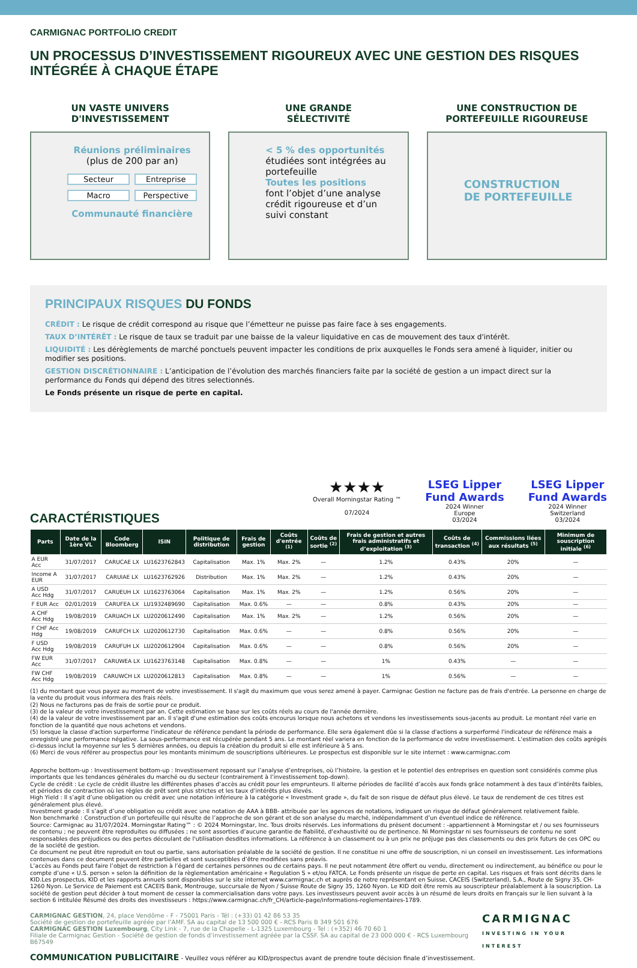CARMIGNAC PORTFOLIO CREDIT
UN PROCESSUS D’INVESTISSEMENT RIGOUREUX AVEC UNE GESTION DES RISQUES
INTÉGRÉE À CHAQUE ÉTAPE
UN VASTE UNIVERS
D'INVESTISSEMENT
Réunions préliminaires
(plus de 200 par an)
Secteur Entreprise Macro Perspective
Communauté financière
UNE GRANDE
SÉLECTIVITÉ
< 5 % des opportunités
étudiées sont intégrées au portefeuille
Toutes les positions
font l’objet d’une analyse crédit rigoureuse et d’un suivi constant
UNE CONSTRUCTION DE
PORTEFEUILLE RIGOUREUSE
CONSTRUCTION
DE PORTEFEUILLE
PRINCIPAUX RISQUES DU FONDS
CRÉDIT : Le risque de crédit correspond au risque que l’émetteur ne puisse pas faire face à ses engagements.
TAUX D’INTÉRÊT : Le risque de taux se traduit par une baisse de la valeur liquidative en cas de mouvement des taux d'intérêt.
LIQUIDITÉ : Les dérèglements de marché ponctuels peuvent impacter les conditions de prix auxquelles le Fonds sera amené à liquider, initier ou modifier ses positions.
GESTION DISCRÉTIONNAIRE : L’anticipation de l’évolution des marchés financiers faite par la société de gestion a un impact direct sur la performance du Fonds qui dépend des titres selectionnés.
Le Fonds présente un risque de perte en capital.
★★★★
Overall Morningstar Rating ™
07/2024
LSEG Lipper
Fund Awards
2024 Winner
Europe
03/2024
LSEG Lipper
Fund Awards
2024 Winner
Switzerland
03/2024
CARACTÉRISTIQUES
| Parts | Date de la 1ère VL | Code Bloomberg | ISIN | Politique de distribution | Frais de gestion | Coûts d'entrée <sup>(1)</sup> | Coûts de sortie <sup>(2)</sup> | Frais de gestion et autres frais administratifs et d’exploitation <sup>(3)</sup> | Coûts de transaction <sup>(4)</sup> | Commissions liées aux résultats <sup>(5)</sup> | Minimum de souscription initiale <sup>(6)</sup> |
| --- | --- | --- | --- | --- | --- | --- | --- | --- | --- | --- | --- |
| A EUR Acc | 31/07/2017 | CARUCAE LX | LU1623762843 | Capitalisation | Max. 1% | Max. 2% | — | 1.2% | 0.43% | 20% | — |
| Income A EUR | 31/07/2017 | CARUIAE LX | LU1623762926 | Distribution | Max. 1% | Max. 2% | — | 1.2% | 0.43% | 20% | — |
| A USD Acc Hdg | 31/07/2017 | CARUEUH LX | LU1623763064 | Capitalisation | Max. 1% | Max. 2% | — | 1.2% | 0.56% | 20% | — |
| F EUR Acc | 02/01/2019 | CARUFEA LX | LU1932489690 | Capitalisation | Max. 0.6% | — | — | 0.8% | 0.43% | 20% | — |
| A CHF Acc Hdg | 19/08/2019 | CARUACH LX | LU2020612490 | Capitalisation | Max. 1% | Max. 2% | — | 1.2% | 0.56% | 20% | — |
| F CHF Acc Hdg | 19/08/2019 | CARUFCH LX | LU2020612730 | Capitalisation | Max. 0.6% | — | — | 0.8% | 0.56% | 20% | — |
| F USD Acc Hdg | 19/08/2019 | CARUFUH LX | LU2020612904 | Capitalisation | Max. 0.6% | — | — | 0.8% | 0.56% | 20% | — |
| FW EUR Acc | 31/07/2017 | CARUWEA LX | LU1623763148 | Capitalisation | Max. 0.8% | — | — | 1% | 0.43% | — | — |
| FW CHF Acc Hdg | 19/08/2019 | CARUWCH LX | LU2020612813 | Capitalisation | Max. 0.8% | — | — | 1% | 0.56% | — | — |
(1) du montant que vous payez au moment de votre investissement. Il s'agit du maximum que vous serez amené à payer. Carmignac Gestion ne facture pas de frais d'entrée. La personne en charge de la vente du produit vous informera des frais réels.
(2) Nous ne facturons pas de frais de sortie pour ce produit.
(3) de la valeur de votre investissement par an. Cette estimation se base sur les coûts réels au cours de l'année dernière.
(4) de la valeur de votre investissement par an. Il s'agit d'une estimation des coûts encourus lorsque nous achetons et vendons les investissements sous-jacents au produit. Le montant réel varie en fonction de la quantité que nous achetons et vendons.
(5) lorsque la classe d'action surperforme l'indicateur de référence pendant la période de performance. Elle sera également dûe si la classe d'actions a surperformé l'indicateur de référence mais a enregistré une performance négative. La sous-performance est récupérée pendant 5 ans. Le montant réel variera en fonction de la performance de votre investissement. L'estimation des coûts agrégés ci-dessus inclut la moyenne sur les 5 dernières années, ou depuis la création du produit si elle est inférieure à 5 ans.
(6) Merci de vous référer au prospectus pour les montants minimum de souscriptions ultérieures. Le prospectus est disponible sur le site internet : www.carmignac.com
Approche bottom-up : Investissement bottom-up : Investissement reposant sur l’analyse d’entreprises, où l’histoire, la gestion et le potentiel des entreprises en question sont considérés comme plus importants que les tendances générales du marché ou du secteur (contrairement à l’investissement top-down).
Cycle de crédit : Le cycle de crédit illustre les différentes phases d’accès au crédit pour les emprunteurs. Il alterne périodes de facilité d’accès aux fonds grâce notamment à des taux d’intérêts faibles, et périodes de contraction où les règles de prêt sont plus strictes et les taux d’intérêts plus élevés.
High Yield : Il s’agit d’une obligation ou crédit avec une notation inférieure à la catégorie « Investment grade », du fait de son risque de défaut plus élevé. Le taux de rendement de ces titres est généralement plus élevé.
Investment grade : Il s’agit d’une obligation ou crédit avec une notation de AAA à BBB- attribuée par les agences de notations, indiquant un risque de défaut généralement relativement faible.
Non benchmarké : Construction d’un portefeuille qui résulte de l’approche de son gérant et de son analyse du marché, indépendamment d’un éventuel indice de référence.
Source: Carmignac au 31/07/2024. Morningstar Rating™ : © 2024 Morningstar, Inc. Tous droits réservés. Les informations du présent document : -appartiennent à Morningstar et / ou ses fournisseurs de contenu ; ne peuvent être reproduites ou diffusées ; ne sont assorties d’aucune garantie de fiabilité, d'exhaustivité ou de pertinence. Ni Morningstar ni ses fournisseurs de contenu ne sont responsables des préjudices ou des pertes découlant de l'utilisation desdites informations. La référence à un classement ou à un prix ne préjuge pas des classements ou des prix futurs de ces OPC ou de la société de gestion.
Ce document ne peut être reproduit en tout ou partie, sans autorisation préalable de la société de gestion. Il ne constitue ni une offre de souscription, ni un conseil en investissement. Les informations contenues dans ce document peuvent être partielles et sont susceptibles d’être modifiées sans préavis.
L’accès au Fonds peut faire l’objet de restriction à l’égard de certaines personnes ou de certains pays. Il ne peut notamment être offert ou vendu, directement ou indirectement, au bénéfice ou pour le compte d’une « U.S. person » selon la définition de la règlementation américaine « Regulation S » et/ou FATCA. Le Fonds présente un risque de perte en capital. Les risques et frais sont décrits dans le KID.Les prospectus, KID et les rapports annuels sont disponibles sur le site internet www.carmignac.ch et auprès de notre représentant en Suisse, CACEIS (Switzerland), S.A., Route de Signy 35, CH-1260 Nyon. Le Service de Paiement est CACEIS Bank, Montrouge, succursale de Nyon / Suisse Route de Signy 35, 1260 Nyon. Le KID doit être remis au souscripteur préalablement à la souscription. La société de gestion peut décider à tout moment de cesser la commercialisation dans votre pays. Les investisseurs peuvent avoir accès à un résumé de leurs droits en français sur le lien suivant à la section 6 intitulée Résumé des droits des investisseurs : https://www.carmignac.ch/fr_CH/article-page/informations-reglementaires-1789.
CARMIGNAC GESTION, 24, place Vendôme - F - 75001 Paris - Tél : (+33) 01 42 86 53 35
Société de gestion de portefeuille agréée par l’AMF. SA au capital de 13 500 000 € - RCS Paris B 349 501 676
CARMIGNAC GESTION Luxembourg, City Link - 7, rue de la Chapelle - L-1325 Luxembourg - Tel : (+352) 46 70 60 1
Filiale de Carmignac Gestion - Société de gestion de fonds d’investissement agréée par la CSSF. SA au capital de 23 000 000 € - RCS Luxembourg B67549
CARMIGNAC
INVESTING IN YOUR INTEREST
COMMUNICATION PUBLICITAIRE - Veuillez vous référer au KID/prospectus avant de prendre toute décision finale d’investissement.